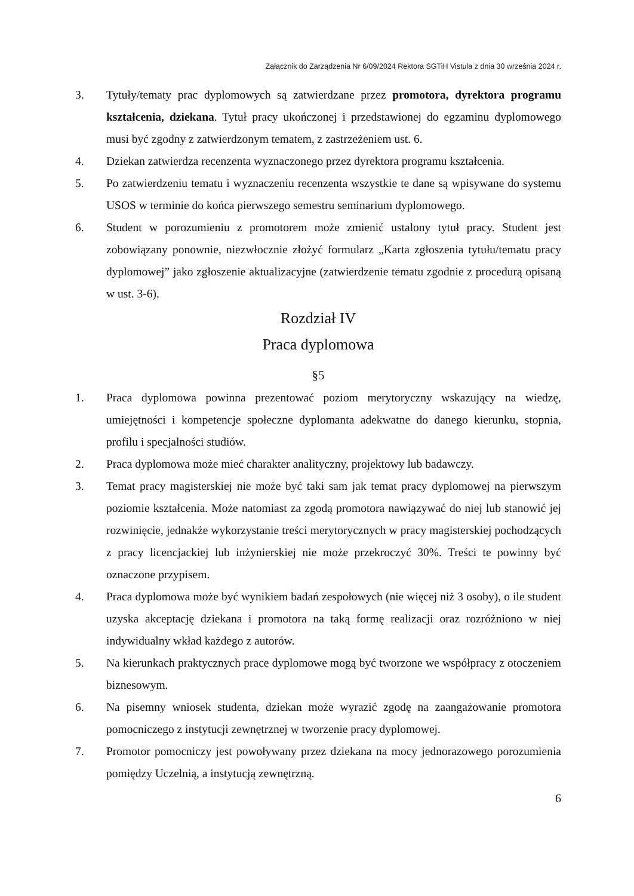Załącznik do Zarządzenia Nr 6/09/2024 Rektora SGTiH Vistula z dnia 30 września 2024 r.
3. Tytuły/tematy prac dyplomowych są zatwierdzane przez promotora, dyrektora programu kształcenia, dziekana. Tytuł pracy ukończonej i przedstawionej do egzaminu dyplomowego musi być zgodny z zatwierdzonym tematem, z zastrzeżeniem ust. 6.
4. Dziekan zatwierdza recenzenta wyznaczonego przez dyrektora programu kształcenia.
5. Po zatwierdzeniu tematu i wyznaczeniu recenzenta wszystkie te dane są wpisywane do systemu USOS w terminie do końca pierwszego semestru seminarium dyplomowego.
6. Student w porozumieniu z promotorem może zmienić ustalony tytuł pracy. Student jest zobowiązany ponownie, niezwłocznie złożyć formularz „Karta zgłoszenia tytułu/tematu pracy dyplomowej” jako zgłoszenie aktualizacyjne (zatwierdzenie tematu zgodnie z procedurą opisaną w ust. 3-6).
Rozdział IV
Praca dyplomowa
§5
1. Praca dyplomowa powinna prezentować poziom merytoryczny wskazujący na wiedzę, umiejętności i kompetencje społeczne dyplomanta adekwatne do danego kierunku, stopnia, profilu i specjalności studiów.
2. Praca dyplomowa może mieć charakter analityczny, projektowy lub badawczy.
3. Temat pracy magisterskiej nie może być taki sam jak temat pracy dyplomowej na pierwszym poziomie kształcenia. Może natomiast za zgodą promotora nawiązywać do niej lub stanowić jej rozwinięcie, jednakże wykorzystanie treści merytorycznych w pracy magisterskiej pochodzących z pracy licencjackiej lub inżynierskiej nie może przekroczyć 30%. Treści te powinny być oznaczone przypisem.
4. Praca dyplomowa może być wynikiem badań zespołowych (nie więcej niż 3 osoby), o ile student uzyska akceptację dziekana i promotora na taką formę realizacji oraz rozróżniono w niej indywidualny wkład każdego z autorów.
5. Na kierunkach praktycznych prace dyplomowe mogą być tworzone we współpracy z otoczeniem biznesowym.
6. Na pisemny wniosek studenta, dziekan może wyrazić zgodę na zaangażowanie promotora pomocniczego z instytucji zewnętrznej w tworzenie pracy dyplomowej.
7. Promotor pomocniczy jest powoływany przez dziekana na mocy jednorazowego porozumienia pomiędzy Uczelnią, a instytucją zewnętrzną.
6